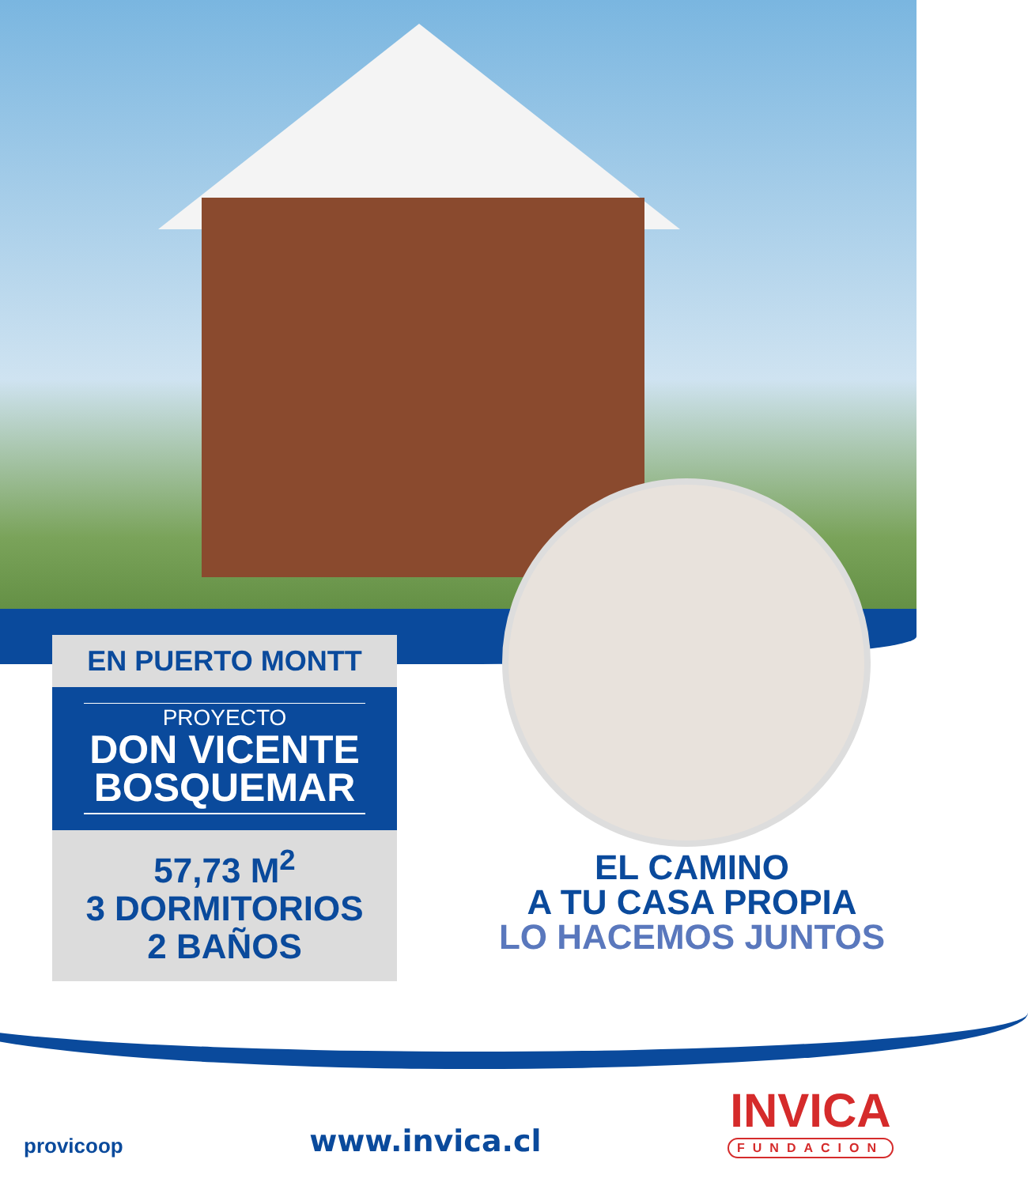EN PUERTO MONTT
PROYECTO
DON VICENTE BOSQUEMAR
57,73 M<sup>2</sup>
3 DORMITORIOS
2 BAÑOS
EL CAMINO
A TU CASA PROPIA
LO HACEMOS JUNTOS
provicoop
www.invica.cl
INVICA
FUNDACION